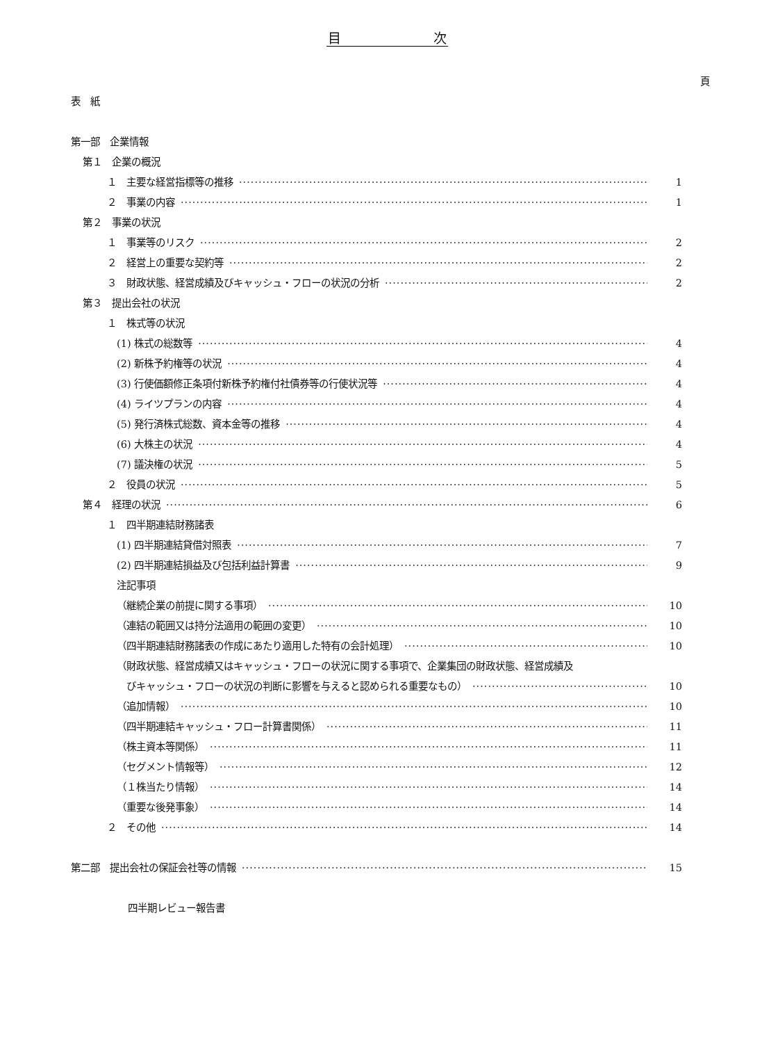目　　　　　　　次
頁
表　紙
第一部　企業情報
第１　企業の概況
１　主要な経営指標等の推移 1
２　事業の内容 1
第２　事業の状況
１　事業等のリスク 2
２　経営上の重要な契約等 2
３　財政状態、経営成績及びキャッシュ・フローの状況の分析 2
第３　提出会社の状況
１　株式等の状況
(1) 株式の総数等 4
(2) 新株予約権等の状況 4
(3) 行使価額修正条項付新株予約権付社債券等の行使状況等 4
(4) ライツプランの内容 4
(5) 発行済株式総数、資本金等の推移 4
(6) 大株主の状況 4
(7) 議決権の状況 5
２　役員の状況 5
第４　経理の状況 6
１　四半期連結財務諸表
(1) 四半期連結貸借対照表 7
(2) 四半期連結損益及び包括利益計算書 9
注記事項
（継続企業の前提に関する事項） 10
（連結の範囲又は持分法適用の範囲の変更） 10
（四半期連結財務諸表の作成にあたり適用した特有の会計処理） 10
（財政状態、経営成績又はキャッシュ・フローの状況に関する事項で、企業集団の財政状態、経営成績及
びキャッシュ・フローの状況の判断に影響を与えると認められる重要なもの） 10
（追加情報） 10
（四半期連結キャッシュ・フロー計算書関係） 11
（株主資本等関係） 11
（セグメント情報等） 12
（１株当たり情報） 14
（重要な後発事象） 14
２　その他 14
第二部　提出会社の保証会社等の情報 15
四半期レビュー報告書